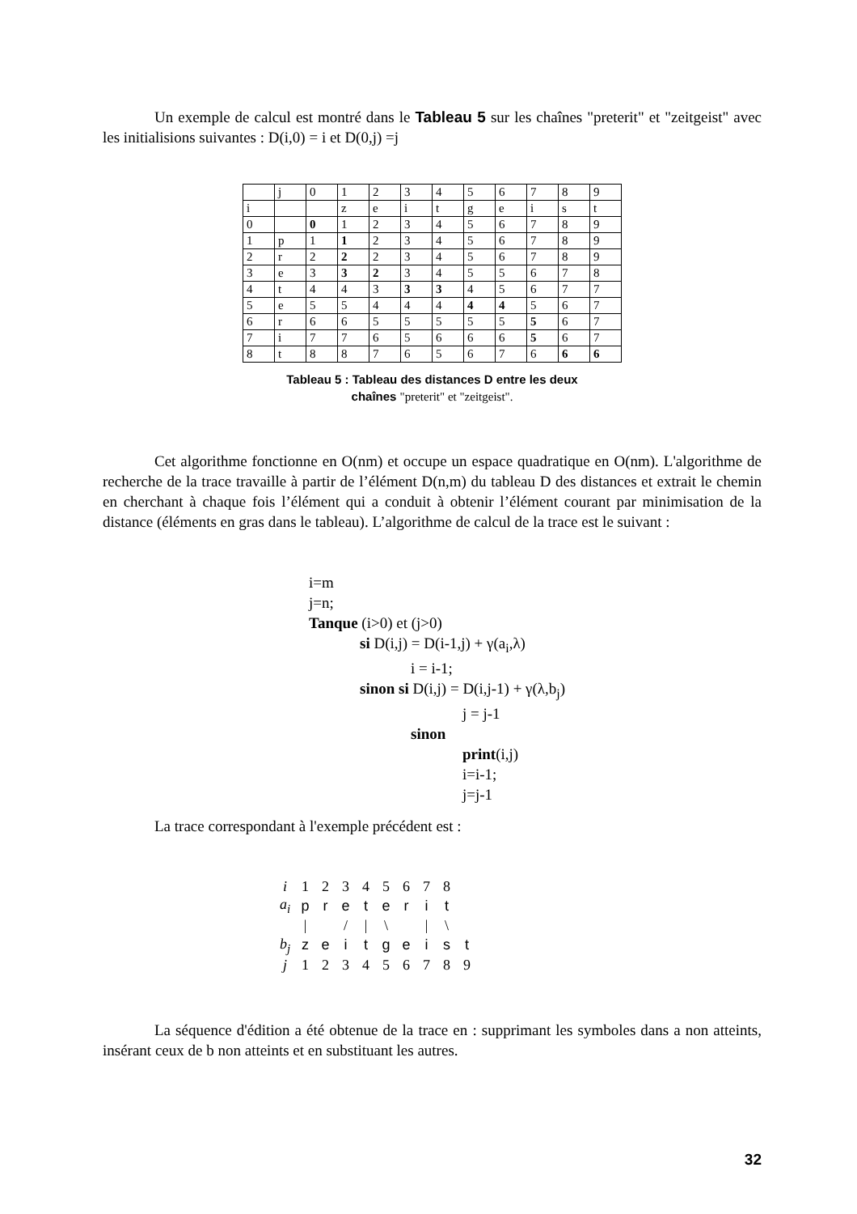Un exemple de calcul est montré dans le Tableau 5 sur les chaînes "preterit" et "zeitgeist" avec les initialisions suivantes : D(i,0) = i et D(0,j) =j
| | j | 0 | 1 | 2 | 3 | 4 | 5 | 6 | 7 | 8 | 9 |
| i | | | z | e | i | t | g | e | i | s | t |
| 0 | | 0 | 1 | 2 | 3 | 4 | 5 | 6 | 7 | 8 | 9 |
| 1 | p | 1 | 1 | 2 | 3 | 4 | 5 | 6 | 7 | 8 | 9 |
| 2 | r | 2 | 2 | 2 | 3 | 4 | 5 | 6 | 7 | 8 | 9 |
| 3 | e | 3 | 3 | 2 | 3 | 4 | 5 | 5 | 6 | 7 | 8 |
| 4 | t | 4 | 4 | 3 | 3 | 3 | 4 | 5 | 6 | 7 | 7 |
| 5 | e | 5 | 5 | 4 | 4 | 4 | 4 | 4 | 5 | 6 | 7 |
| 6 | r | 6 | 6 | 5 | 5 | 5 | 5 | 5 | 5 | 6 | 7 |
| 7 | i | 7 | 7 | 6 | 5 | 6 | 6 | 6 | 5 | 6 | 7 |
| 8 | t | 8 | 8 | 7 | 6 | 5 | 6 | 7 | 6 | 6 | 6 |
Tableau 5 : Tableau des distances D entre les deux
chaînes "preterit" et "zeitgeist".
Cet algorithme fonctionne en O(nm) et occupe un espace quadratique en O(nm). L'algorithme de recherche de la trace travaille à partir de l’élément D(n,m) du tableau D des distances et extrait le chemin en cherchant à chaque fois l’élément qui a conduit à obtenir l’élément courant par minimisation de la distance (éléments en gras dans le tableau). L’algorithme de calcul de la trace est le suivant :
i=m
j=n;
Tanque (i>0) et (j>0)
si D(i,j) = D(i-1,j) + γ(a<sub>i</sub>,λ)
i = i-1;
sinon si D(i,j) = D(i,j-1) + γ(λ,b<sub>j</sub>)
j = j-1
sinon
print(i,j)
i=i-1;
j=j-1
La trace correspondant à l'exemple précédent est :
| i | 1 | 2 | 3 | 4 | 5 | 6 | 7 | 8 | |
| a<sub>i</sub> | p | r | e | t | e | r | i | t | |
| | / | | / | / | \ | | / | \ | |
| b<sub>j</sub> | z | e | i | t | g | e | i | s | t |
| j | 1 | 2 | 3 | 4 | 5 | 6 | 7 | 8 | 9 |
La séquence d'édition a été obtenue de la trace en : supprimant les symboles dans a non atteints, insérant ceux de b non atteints et en substituant les autres.
32